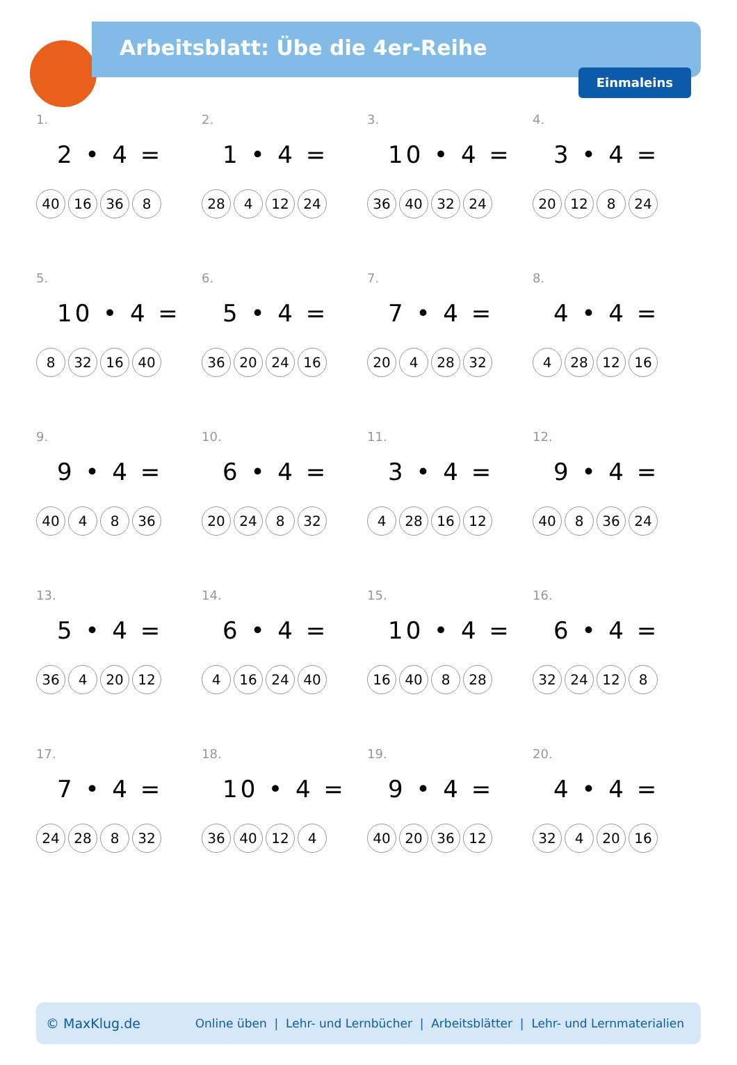Arbeitsblatt: Übe die 4er-Reihe
Einmaleins
1.
2 • 4 =
40 16 36 8
2.
1 • 4 =
28 4 12 24
3.
10 • 4 =
36 40 32 24
4.
3 • 4 =
20 12 8 24
5.
10 • 4 =
8 32 16 40
6.
5 • 4 =
36 20 24 16
7.
7 • 4 =
20 4 28 32
8.
4 • 4 =
4 28 12 16
9.
9 • 4 =
40 4 8 36
10.
6 • 4 =
20 24 8 32
11.
3 • 4 =
4 28 16 12
12.
9 • 4 =
40 8 36 24
13.
5 • 4 =
36 4 20 12
14.
6 • 4 =
4 16 24 40
15.
10 • 4 =
16 40 8 28
16.
6 • 4 =
32 24 12 8
17.
7 • 4 =
24 28 8 32
18.
10 • 4 =
36 40 12 4
19.
9 • 4 =
40 20 36 12
20.
4 • 4 =
32 4 20 16
© MaxKlug.de Online üben | Lehr- und Lernbücher | Arbeitsblätter | Lehr- und Lernmaterialien